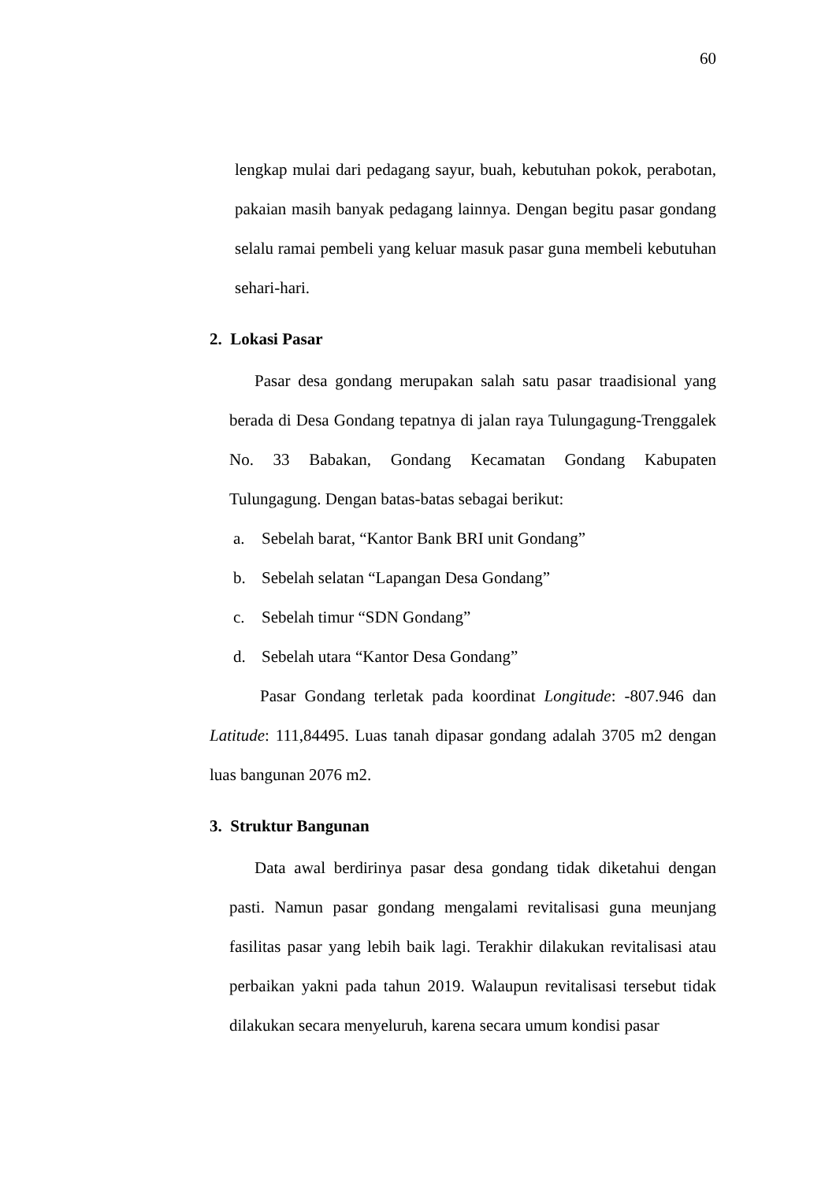60
lengkap mulai dari pedagang sayur, buah, kebutuhan pokok, perabotan, pakaian masih banyak pedagang lainnya. Dengan begitu pasar gondang selalu ramai pembeli yang keluar masuk pasar guna membeli kebutuhan sehari-hari.
2. Lokasi Pasar
Pasar desa gondang merupakan salah satu pasar traadisional yang berada di Desa Gondang tepatnya di jalan raya Tulungagung-Trenggalek No. 33 Babakan, Gondang Kecamatan Gondang Kabupaten Tulungagung. Dengan batas-batas sebagai berikut:
a. Sebelah barat, “Kantor Bank BRI unit Gondang”
b. Sebelah selatan “Lapangan Desa Gondang”
c. Sebelah timur “SDN Gondang”
d. Sebelah utara “Kantor Desa Gondang”
Pasar Gondang terletak pada koordinat Longitude: -807.946 dan Latitude: 111,84495. Luas tanah dipasar gondang adalah 3705 m2 dengan luas bangunan 2076 m2.
3. Struktur Bangunan
Data awal berdirinya pasar desa gondang tidak diketahui dengan pasti. Namun pasar gondang mengalami revitalisasi guna meunjang fasilitas pasar yang lebih baik lagi. Terakhir dilakukan revitalisasi atau perbaikan yakni pada tahun 2019. Walaupun revitalisasi tersebut tidak dilakukan secara menyeluruh, karena secara umum kondisi pasar